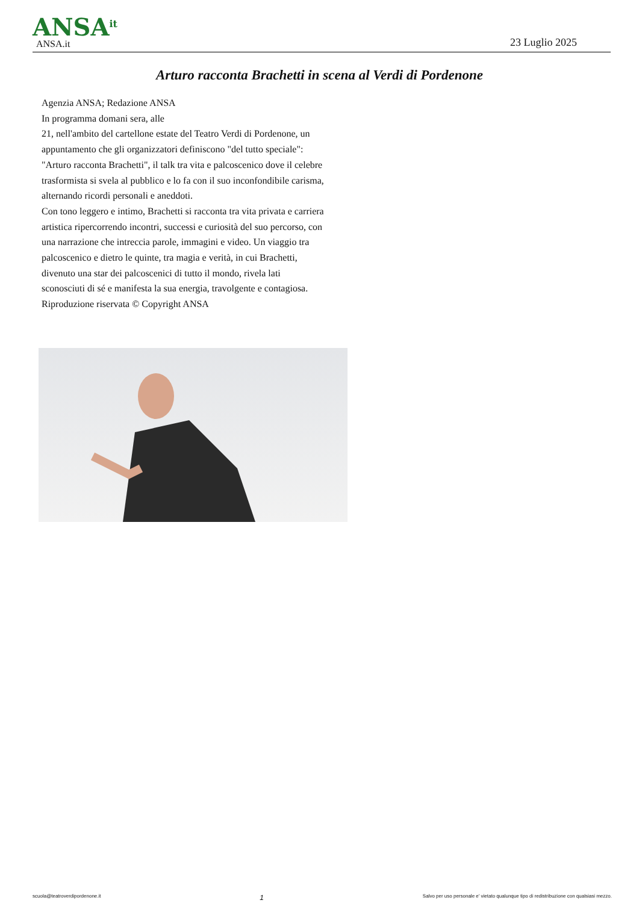ANSA<sup>it</sup>
ANSA.it 23 Luglio 2025
Arturo racconta Brachetti in scena al Verdi di Pordenone
Agenzia ANSA; Redazione ANSA
In programma domani sera, alle
21, nell'ambito del cartellone estate del Teatro Verdi di Pordenone, un appuntamento che gli organizzatori definiscono "del tutto speciale": "Arturo racconta Brachetti", il talk tra vita e palcoscenico dove il celebre trasformista si svela al pubblico e lo fa con il suo inconfondibile carisma, alternando ricordi personali e aneddoti.
Con tono leggero e intimo, Brachetti si racconta tra vita privata e carriera artistica ripercorrendo incontri, successi e curiosità del suo percorso, con una narrazione che intreccia parole, immagini e video. Un viaggio tra palcoscenico e dietro le quinte, tra magia e verità, in cui Brachetti, divenuto una star dei palcoscenici di tutto il mondo, rivela lati sconosciuti di sé e manifesta la sua energia, travolgente e contagiosa.
Riproduzione riservata © Copyright ANSA
scuola@teatroverdipordenone.it 1 Salvo per uso personale e' vietato qualunque tipo di redistribuzione con qualsiasi mezzo.